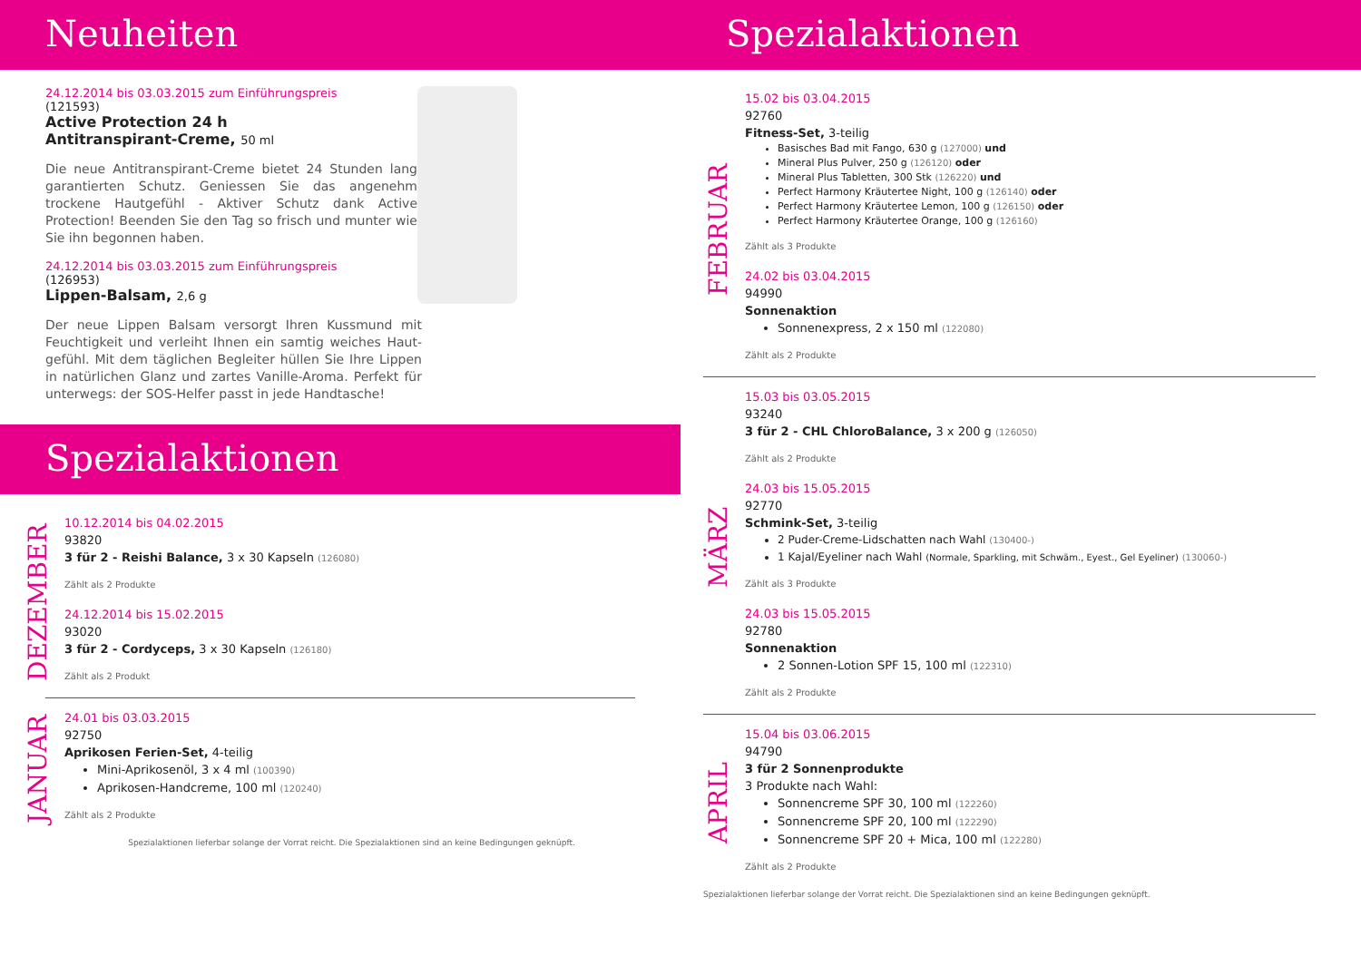Neuheiten
24.12.2014 bis 03.03.2015 zum Einführungspreis
(121593)
Active Protection 24 h
Antitranspirant-Creme, 50 ml
Die neue Antitranspirant-Creme bietet 24 Stunden lang garantierten Schutz. Geniessen Sie das angenehm trockene Hautgefühl - Aktiver Schutz dank Active Protection! Beenden Sie den Tag so frisch und munter wie Sie ihn begonnen haben.
24.12.2014 bis 03.03.2015 zum Einführungspreis
(126953)
Lippen-Balsam, 2,6 g
Der neue Lippen Balsam versorgt Ihren Kussmund mit Feuchtigkeit und verleiht Ihnen ein samtig weiches Haut­gefühl. Mit dem täglichen Begleiter hüllen Sie Ihre Lippen in natürlichen Glanz und zartes Vanille-Aroma. Perfekt für unterwegs: der SOS-Helfer passt in jede Handtasche!
Spezialaktionen
DEZEMBER
10.12.2014 bis 04.02.2015
93820
3 für 2 - Reishi Balance, 3 x 30 Kapseln (126080)
Zählt als 2 Produkte
24.12.2014 bis 15.02.2015
93020
3 für 2 - Cordyceps, 3 x 30 Kapseln (126180)
Zählt als 2 Produkt
JANUAR
24.01 bis 03.03.2015
92750
Aprikosen Ferien-Set, 4-teilig
Mini-Aprikosenöl, 3 x 4 ml (100390)
Aprikosen-Handcreme, 100 ml (120240)
Zählt als 2 Produkte
Spezialaktionen lieferbar solange der Vorrat reicht. Die Spezialaktionen sind an keine Bedingungen geknüpft.
Spezialaktionen
FEBRUAR
15.02 bis 03.04.2015
92760
Fitness-Set, 3-teilig
Basisches Bad mit Fango, 630 g (127000) und
Mineral Plus Pulver, 250 g (126120) oder
Mineral Plus Tabletten, 300 Stk (126220) und
Perfect Harmony Kräutertee Night, 100 g (126140) oder
Perfect Harmony Kräutertee Lemon, 100 g (126150) oder
Perfect Harmony Kräutertee Orange, 100 g (126160)
Zählt als 3 Produkte
24.02 bis 03.04.2015
94990
Sonnenaktion
Sonnenexpress, 2 x 150 ml (122080)
Zählt als 2 Produkte
MÄRZ
15.03 bis 03.05.2015
93240
3 für 2 - CHL ChloroBalance, 3 x 200 g (126050)
Zählt als 2 Produkte
24.03 bis 15.05.2015
92770
Schmink-Set, 3-teilig
2 Puder-Creme-Lidschatten nach Wahl (130400-)
1 Kajal/Eyeliner nach Wahl (Normale, Sparkling, mit Schwäm., Eyest., Gel Eyeliner) (130060-)
Zählt als 3 Produkte
24.03 bis 15.05.2015
92780
Sonnenaktion
2 Sonnen-Lotion SPF 15, 100 ml (122310)
Zählt als 2 Produkte
APRIL
15.04 bis 03.06.2015
94790
3 für 2 Sonnenprodukte
3 Produkte nach Wahl:
Sonnencreme SPF 30, 100 ml (122260)
Sonnencreme SPF 20, 100 ml (122290)
Sonnencreme SPF 20 + Mica, 100 ml (122280)
Zählt als 2 Produkte
Spezialaktionen lieferbar solange der Vorrat reicht. Die Spezialaktionen sind an keine Bedingungen geknüpft.